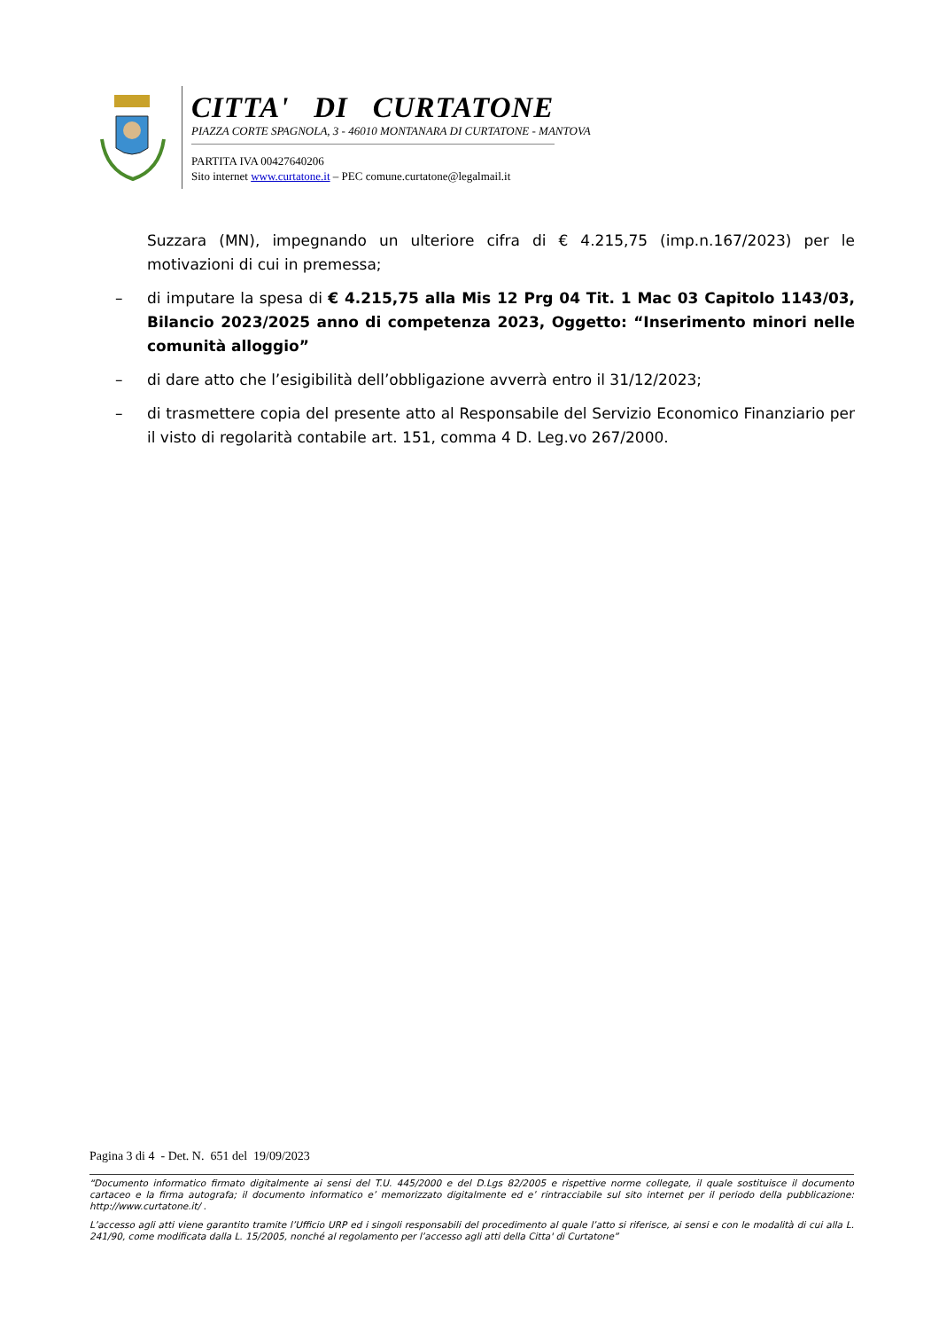CITTA' DI CURTATONE
PIAZZA CORTE SPAGNOLA, 3 - 46010 MONTANARA DI CURTATONE - MANTOVA
PARTITA IVA 00427640206
Sito internet www.curtatone.it – PEC comune.curtatone@legalmail.it
Suzzara (MN), impegnando un ulteriore cifra di € 4.215,75 (imp.n.167/2023) per le motivazioni di cui in premessa;
– di imputare la spesa di € 4.215,75 alla Mis 12 Prg 04 Tit. 1 Mac 03 Capitolo 1143/03, Bilancio 2023/2025 anno di competenza 2023, Oggetto: “Inserimento minori nelle comunità alloggio”
– di dare atto che l’esigibilità dell’obbligazione avverrà entro il 31/12/2023;
– di trasmettere copia del presente atto al Responsabile del Servizio Economico Finanziario per il visto di regolarità contabile art. 151, comma 4 D. Leg.vo 267/2000.
Pagina 3 di 4 - Det. N. 651 del 19/09/2023
“Documento informatico firmato digitalmente ai sensi del T.U. 445/2000 e del D.Lgs 82/2005 e rispettive norme collegate, il quale sostituisce il documento cartaceo e la firma autografa; il documento informatico e’ memorizzato digitalmente ed e’ rintracciabile sul sito internet per il periodo della pubblicazione: http://www.curtatone.it/ .
L’accesso agli atti viene garantito tramite l’Ufficio URP ed i singoli responsabili del procedimento al quale l’atto si riferisce, ai sensi e con le modalità di cui alla L. 241/90, come modificata dalla L. 15/2005, nonché al regolamento per l’accesso agli atti della Citta' di Curtatone”